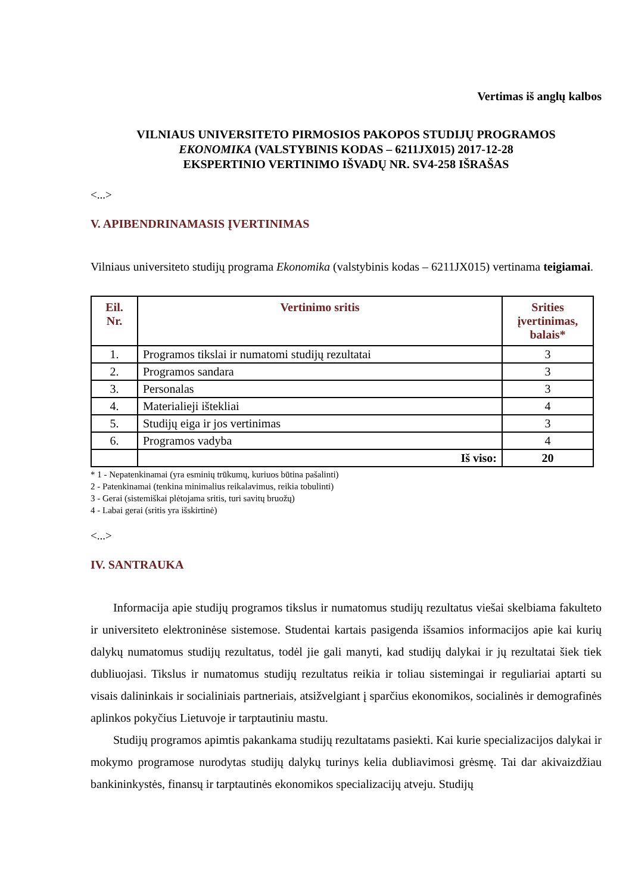Vertimas iš anglų kalbos
VILNIAUS UNIVERSITETO PIRMOSIOS PAKOPOS STUDIJŲ PROGRAMOS
EKONOMIKA (VALSTYBINIS KODAS – 6211JX015) 2017-12-28
EKSPERTINIO VERTINIMO IŠVADŲ NR. SV4-258 IŠRAŠAS
<...>
V. APIBENDRINAMASIS ĮVERTINIMAS
Vilniaus universiteto studijų programa Ekonomika (valstybinis kodas – 6211JX015) vertinama teigiamai.
| Eil. Nr. | Vertinimo sritis | Srities įvertinimas, balais* |
| --- | --- | --- |
| 1. | Programos tikslai ir numatomi studijų rezultatai | 3 |
| 2. | Programos sandara | 3 |
| 3. | Personalas | 3 |
| 4. | Materialieji ištekliai | 4 |
| 5. | Studijų eiga ir jos vertinimas | 3 |
| 6. | Programos vadyba | 4 |
| | Iš viso: | 20 |
* 1 - Nepatenkinamai (yra esminių trūkumų, kuriuos būtina pašalinti)
2 - Patenkinamai (tenkina minimalius reikalavimus, reikia tobulinti)
3 - Gerai (sistemiškai plėtojama sritis, turi savitų bruožų)
4 - Labai gerai (sritis yra išskirtinė)
<...>
IV. SANTRAUKA
Informacija apie studijų programos tikslus ir numatomus studijų rezultatus viešai skelbiama fakulteto ir universiteto elektroninėse sistemose. Studentai kartais pasigenda išsamios informacijos apie kai kurių dalykų numatomus studijų rezultatus, todėl jie gali manyti, kad studijų dalykai ir jų rezultatai šiek tiek dubliuojasi. Tikslus ir numatomus studijų rezultatus reikia ir toliau sistemingai ir reguliariai aptarti su visais dalininkais ir socialiniais partneriais, atsižvelgiant į sparčius ekonomikos, socialinės ir demografinės aplinkos pokyčius Lietuvoje ir tarptautiniu mastu.
Studijų programos apimtis pakankama studijų rezultatams pasiekti. Kai kurie specializacijos dalykai ir mokymo programose nurodytas studijų dalykų turinys kelia dubliavimosi grėsmę. Tai dar akivaizdžiau bankininkystės, finansų ir tarptautinės ekonomikos specializacijų atveju. Studijų